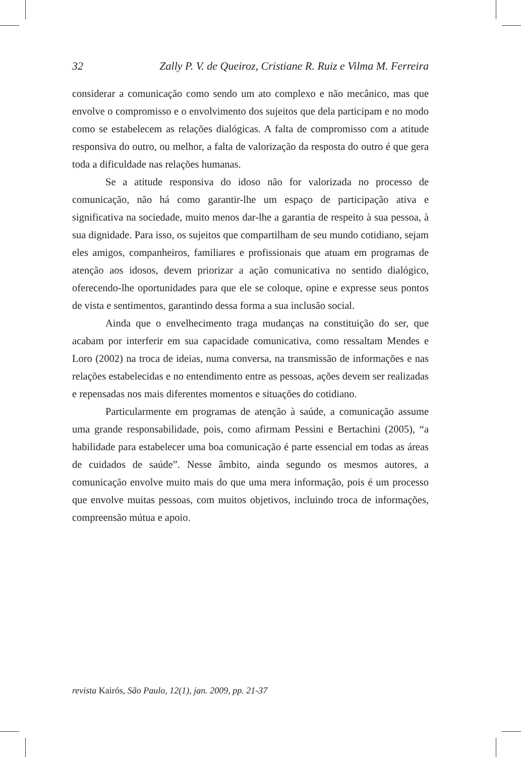32 Zally P. V. de Queiroz, Cristiane R. Ruiz e Vilma M. Ferreira
considerar a comunicação como sendo um ato complexo e não mecânico, mas que envolve o compromisso e o envolvimento dos sujeitos que dela participam e no modo como se estabelecem as relações dialógicas. A falta de compromisso com a atitude responsiva do outro, ou melhor, a falta de valorização da resposta do outro é que gera toda a dificuldade nas relações humanas.
Se a atitude responsiva do idoso não for valorizada no processo de comunicação, não há como garantir-lhe um espaço de participação ativa e significativa na sociedade, muito menos dar-lhe a garantia de respeito à sua pessoa, à sua dignidade. Para isso, os sujeitos que compartilham de seu mundo cotidiano, sejam eles amigos, companheiros, familiares e profissionais que atuam em programas de atenção aos idosos, devem priorizar a ação comunicativa no sentido dialógico, oferecendo-lhe oportunidades para que ele se coloque, opine e expresse seus pontos de vista e sentimentos, garantindo dessa forma a sua inclusão social.
Ainda que o envelhecimento traga mudanças na constituição do ser, que acabam por interferir em sua capacidade comunicativa, como ressaltam Mendes e Loro (2002) na troca de ideias, numa conversa, na transmissão de informações e nas relações estabelecidas e no entendimento entre as pessoas, ações devem ser realizadas e repensadas nos mais diferentes momentos e situações do cotidiano.
Particularmente em programas de atenção à saúde, a comunicação assume uma grande responsabilidade, pois, como afirmam Pessini e Bertachini (2005), “a habilidade para estabelecer uma boa comunicação é parte essencial em todas as áreas de cuidados de saúde”. Nesse âmbito, ainda segundo os mesmos autores, a comunicação envolve muito mais do que uma mera informação, pois é um processo que envolve muitas pessoas, com muitos objetivos, incluindo troca de informações, compreensão mútua e apoio.
revista Kairós, São Paulo, 12(1), jan. 2009, pp. 21-37